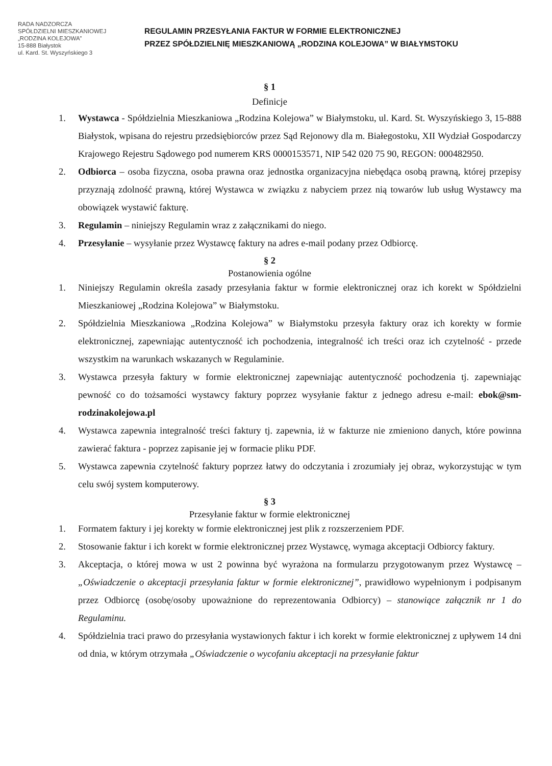RADA NADZORCZA
SPÓŁDZIELNI MIESZKANIOWEJ
„RODZINA KOLEJOWA”
15-888 Białystok
ul. Kard. St. Wyszyńskiego 3
REGULAMIN PRZESYŁANIA FAKTUR W FORMIE ELEKTRONICZNEJ
PRZEZ SPÓŁDZIELNIĘ MIESZKANIOWĄ „RODZINA KOLEJOWA” W BIAŁYMSTOKU
§ 1
Definicje
1. Wystawca - Spółdzielnia Mieszkaniowa „Rodzina Kolejowa” w Białymstoku, ul. Kard. St. Wyszyńskiego 3, 15-888 Białystok, wpisana do rejestru przedsiębiorców przez Sąd Rejonowy dla m. Białegostoku, XII Wydział Gospodarczy Krajowego Rejestru Sądowego pod numerem KRS 0000153571, NIP 542 020 75 90, REGON: 000482950.
2. Odbiorca – osoba fizyczna, osoba prawna oraz jednostka organizacyjna niebędąca osobą prawną, której przepisy przyznają zdolność prawną, której Wystawca w związku z nabyciem przez nią towarów lub usług Wystawcy ma obowiązek wystawić fakturę.
3. Regulamin – niniejszy Regulamin wraz z załącznikami do niego.
4. Przesyłanie – wysyłanie przez Wystawcę faktury na adres e-mail podany przez Odbiorcę.
§ 2
Postanowienia ogólne
1. Niniejszy Regulamin określa zasady przesyłania faktur w formie elektronicznej oraz ich korekt w Spółdzielni Mieszkaniowej „Rodzina Kolejowa” w Białymstoku.
2. Spółdzielnia Mieszkaniowa „Rodzina Kolejowa” w Białymstoku przesyła faktury oraz ich korekty w formie elektronicznej, zapewniając autentyczność ich pochodzenia, integralność ich treści oraz ich czytelność - przede wszystkim na warunkach wskazanych w Regulaminie.
3. Wystawca przesyła faktury w formie elektronicznej zapewniając autentyczność pochodzenia tj. zapewniając pewność co do tożsamości wystawcy faktury poprzez wysyłanie faktur z jednego adresu e-mail: ebok@sm-rodzinakolejowa.pl
4. Wystawca zapewnia integralność treści faktury tj. zapewnia, iż w fakturze nie zmieniono danych, które powinna zawierać faktura - poprzez zapisanie jej w formacie pliku PDF.
5. Wystawca zapewnia czytelność faktury poprzez łatwy do odczytania i zrozumiały jej obraz, wykorzystując w tym celu swój system komputerowy.
§ 3
Przesyłanie faktur w formie elektronicznej
1. Formatem faktury i jej korekty w formie elektronicznej jest plik z rozszerzeniem PDF.
2. Stosowanie faktur i ich korekt w formie elektronicznej przez Wystawcę, wymaga akceptacji Odbiorcy faktury.
3. Akceptacja, o której mowa w ust 2 powinna być wyrażona na formularzu przygotowanym przez Wystawcę – „Oświadczenie o akceptacji przesyłania faktur w formie elektronicznej”, prawidłowo wypełnionym i podpisanym przez Odbiorcę (osobę/osoby upoważnione do reprezentowania Odbiorcy) – stanowiące załącznik nr 1 do Regulaminu.
4. Spółdzielnia traci prawo do przesyłania wystawionych faktur i ich korekt w formie elektronicznej z upływem 14 dni od dnia, w którym otrzymała „Oświadczenie o wycofaniu akceptacji na przesyłanie faktur